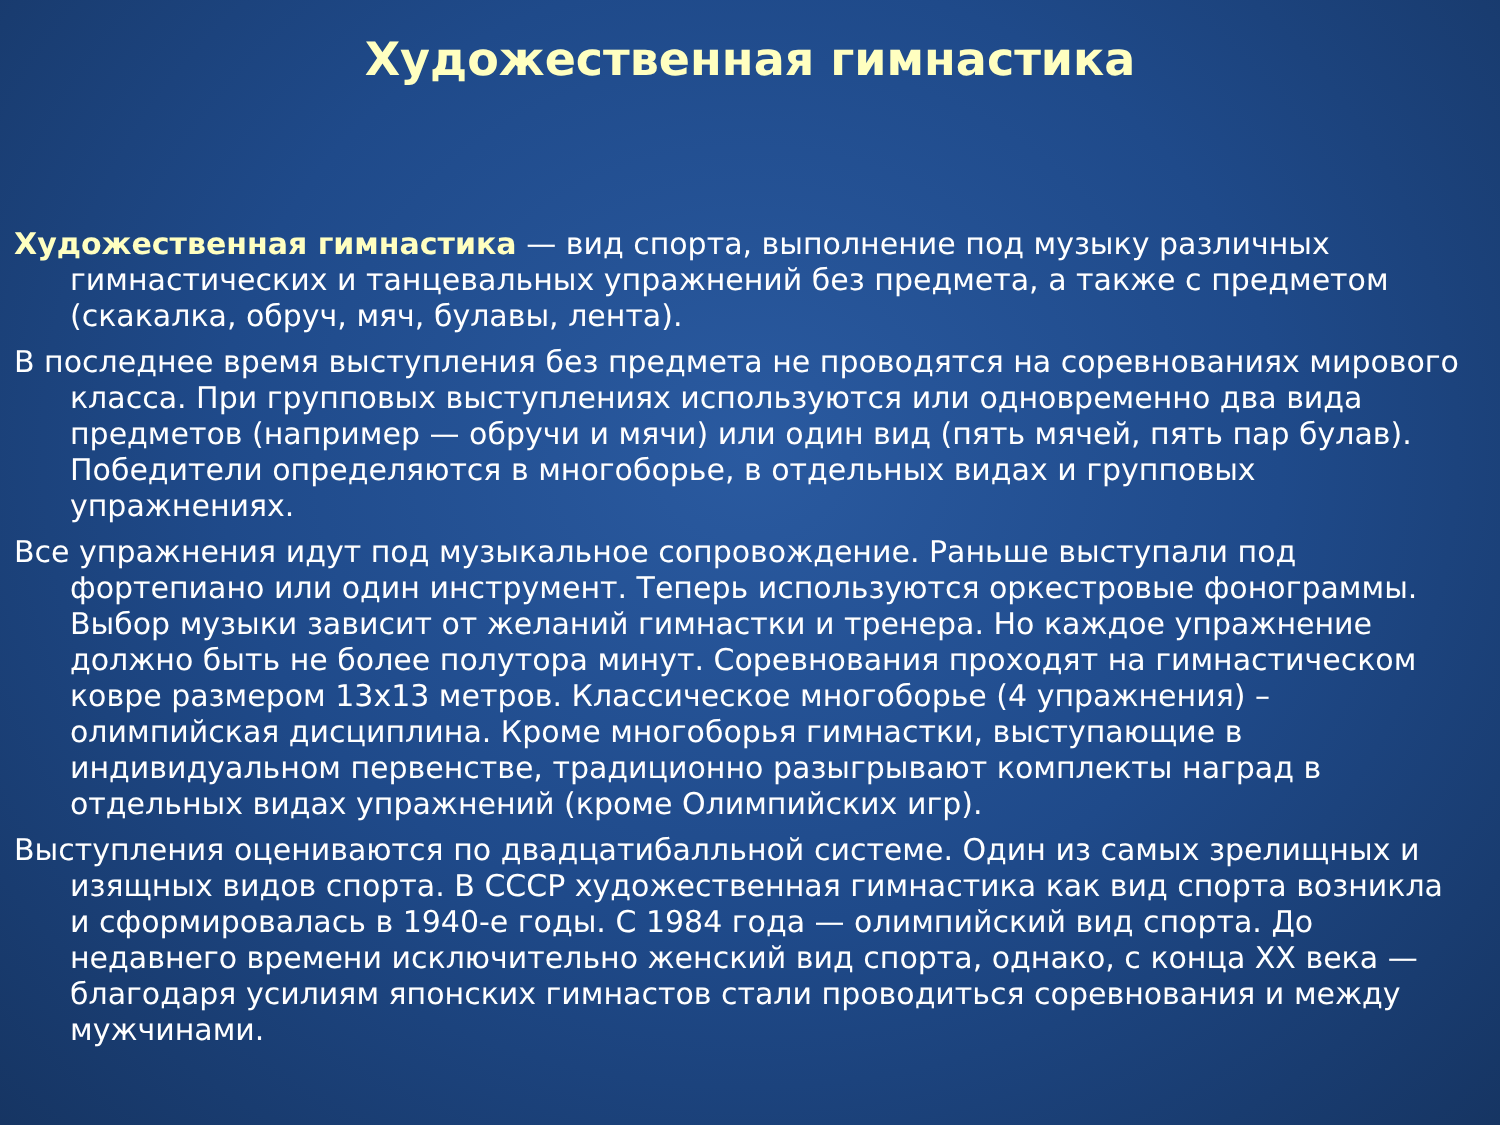Художественная гимнастика
Художественная гимнастика — вид спорта, выполнение под музыку различных гимнастических и танцевальных упражнений без предмета, а также с предметом (скакалка, обруч, мяч, булавы, лента).
В последнее время выступления без предмета не проводятся на соревнованиях мирового класса. При групповых выступлениях используются или одновременно два вида предметов (например — обручи и мячи) или один вид (пять мячей, пять пар булав). Победители определяются в многоборье, в отдельных видах и групповых упражнениях.
Все упражнения идут под музыкальное сопровождение. Раньше выступали под фортепиано или один инструмент. Теперь используются оркестровые фонограммы. Выбор музыки зависит от желаний гимнастки и тренера. Но каждое упражнение должно быть не более полутора минут. Соревнования проходят на гимнастическом ковре размером 13x13 метров. Классическое многоборье (4 упражнения) – олимпийская дисциплина. Кроме многоборья гимнастки, выступающие в индивидуальном первенстве, традиционно разыгрывают комплекты наград в отдельных видах упражнений (кроме Олимпийских игр).
Выступления оцениваются по двадцатибалльной системе. Один из самых зрелищных и изящных видов спорта. В СССР художественная гимнастика как вид спорта возникла и сформировалась в 1940-е годы. С 1984 года — олимпийский вид спорта. До недавнего времени исключительно женский вид спорта, однако, с конца XX века — благодаря усилиям японских гимнастов стали проводиться соревнования и между мужчинами.